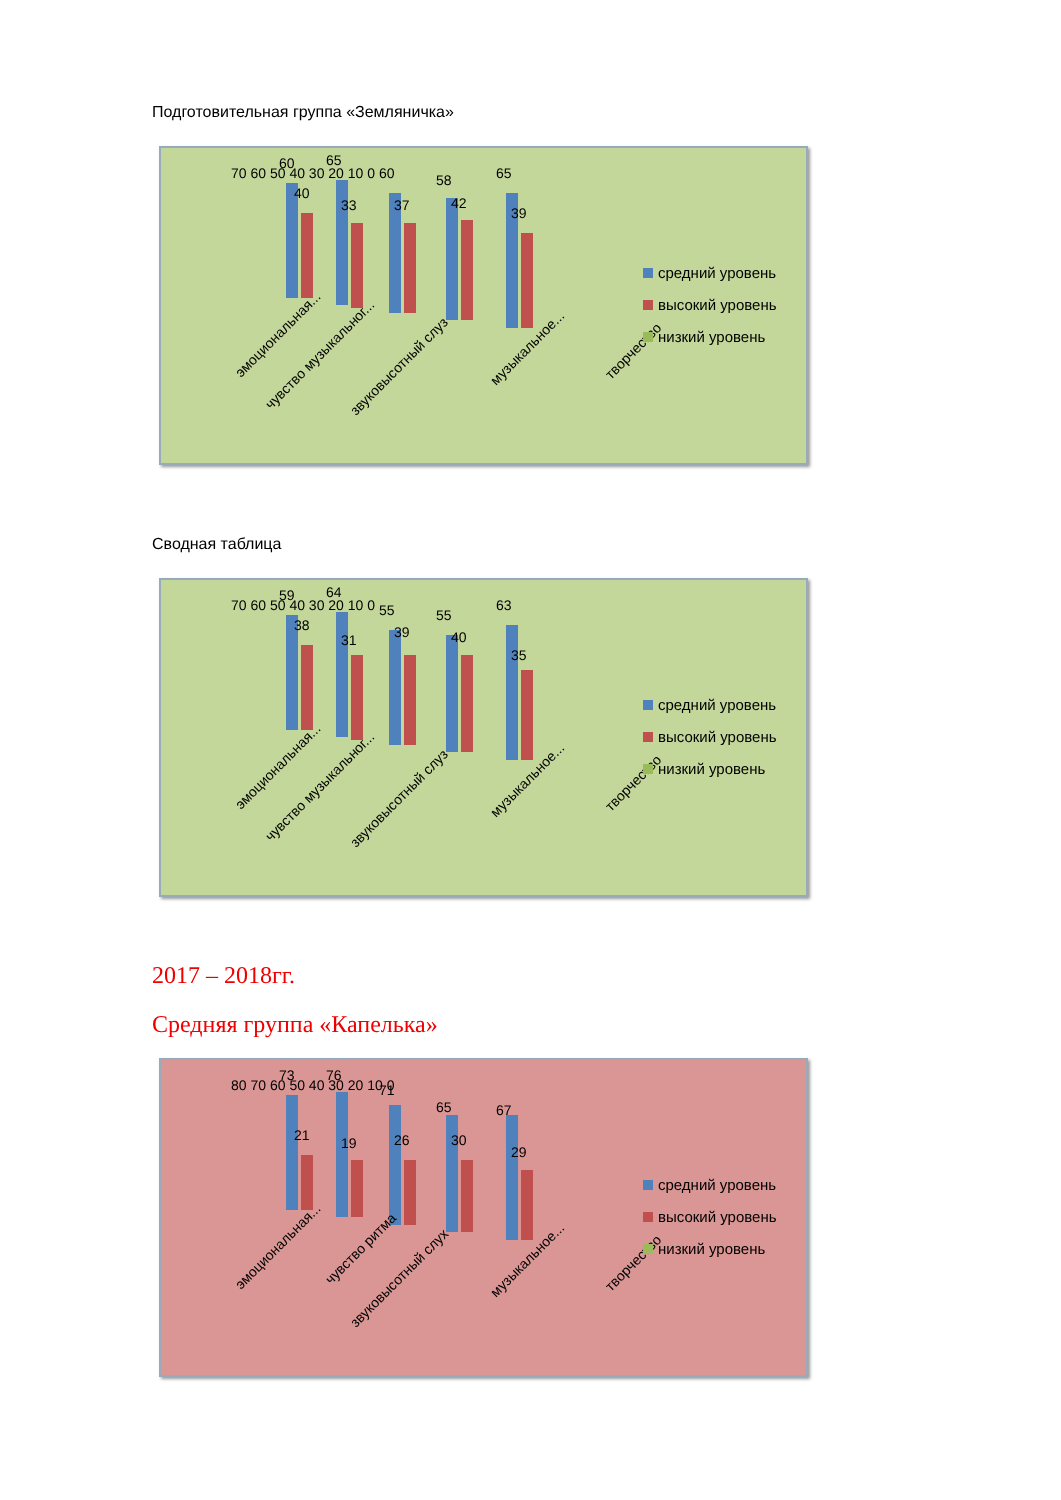Подготовительная группа «Земляничка»
70 60 50 40 30 20 10 0
60
40
65
33
60
37
58
42
65
39
эмоциональная...
чувство музыкальног...
звуковысотный слуз
музыкальное...
творчество
средний уровень
высокий уровень
низкий уровень
Сводная таблица
70 60 50 40 30 20 10 0
59
38
64
31
55
39
55
40
63
35
эмоциональная...
чувство музыкальног...
звуковысотный слуз
музыкальное...
творчество
средний уровень
высокий уровень
низкий уровень
2017 – 2018гг.
Средняя группа «Капелька»
80 70 60 50 40 30 20 10 0
73
21
76
19
71
26
65
30
67
29
эмоциональная...
чувство ритма
звуковысотный слух
музыкальное...
творчество
средний уровень
высокий уровень
низкий уровень